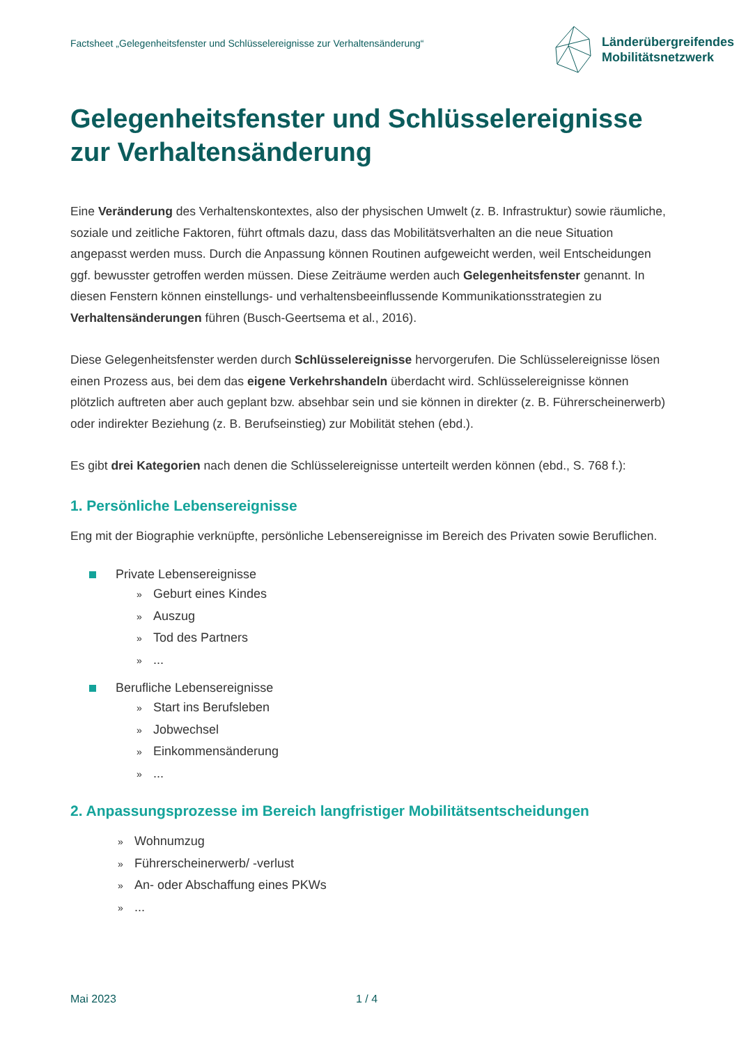Factsheet „Gelegenheitsfenster und Schlüsselereignisse zur Verhaltensänderung“
Länderübergreifendes
Mobilitätsnetzwerk
Gelegenheitsfenster und Schlüsselereignisse zur Verhaltensänderung
Eine Veränderung des Verhaltenskontextes, also der physischen Umwelt (z. B. Infrastruktur) sowie räumliche, soziale und zeitliche Faktoren, führt oftmals dazu, dass das Mobilitätsverhalten an die neue Situation angepasst werden muss. Durch die Anpassung können Routinen aufgeweicht werden, weil Entscheidungen ggf. bewusster getroffen werden müssen. Diese Zeiträume werden auch Gelegenheits­fenster genannt. In diesen Fenstern können einstellungs- und verhaltensbeeinflussende Kommunikati­onsstrategien zu Verhaltensänderungen führen (Busch-Geertsema et al., 2016).
Diese Gelegenheitsfenster werden durch Schlüsselereignisse hervorgerufen. Die Schlüsselereignisse lösen einen Prozess aus, bei dem das eigene Verkehrshandeln überdacht wird. Schlüsselereignisse können plötzlich auftreten aber auch geplant bzw. absehbar sein und sie können in direkter (z. B. Füh­rerscheinerwerb) oder indirekter Beziehung (z. B. Berufseinstieg) zur Mobilität stehen (ebd.).
Es gibt drei Kategorien nach denen die Schlüsselereignisse unterteilt werden können (ebd., S. 768 f.):
1. Persönliche Lebensereignisse
Eng mit der Biographie verknüpfte, persönliche Lebensereignisse im Bereich des Privaten sowie Beruflichen.
Private Lebensereignisse
» Geburt eines Kindes
» Auszug
» Tod des Partners
»...
Berufliche Lebensereignisse
» Start ins Berufsleben
» Jobwechsel
» Einkommensänderung
»...
2. Anpassungsprozesse im Bereich langfristiger Mobilitätsentscheidungen
» Wohnumzug
» Führerscheinerwerb/ -verlust
» An- oder Abschaffung eines PKWs
»...
Mai 2023 1 / 4